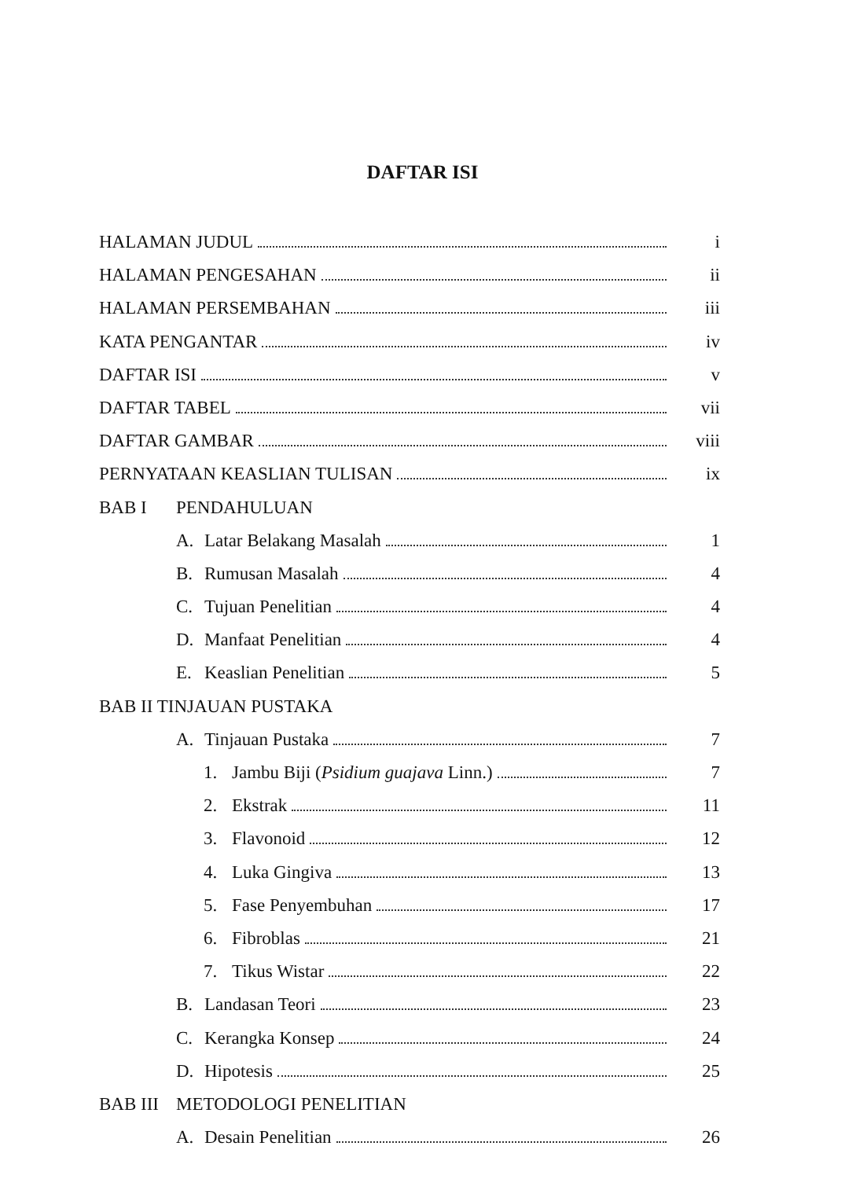DAFTAR ISI
HALAMAN JUDUL i
HALAMAN PENGESAHAN ii
HALAMAN PERSEMBAHAN iii
KATA PENGANTAR iv
DAFTAR ISI v
DAFTAR TABEL vii
DAFTAR GAMBAR viii
PERNYATAAN KEASLIAN TULISAN ix
BAB I PENDAHULUAN
A. Latar Belakang Masalah 1
B. Rumusan Masalah 4
C. Tujuan Penelitian 4
D. Manfaat Penelitian 4
E. Keaslian Penelitian 5
BAB II TINJAUAN PUSTAKA
A. Tinjauan Pustaka 7
1. Jambu Biji (Psidium guajava Linn.) 7
2. Ekstrak 11
3. Flavonoid 12
4. Luka Gingiva 13
5. Fase Penyembuhan 17
6. Fibroblas 21
7. Tikus Wistar 22
B. Landasan Teori 23
C. Kerangka Konsep 24
D. Hipotesis 25
BAB III METODOLOGI PENELITIAN
A. Desain Penelitian 26